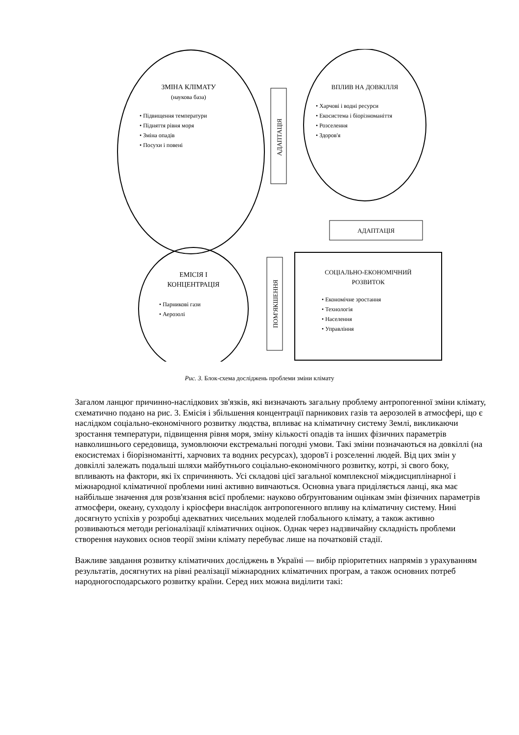АДАПТАЦІЯ
ПОМ'ЯКШЕННЯ
АДАПТАЦІЯ
ЗМІНА КЛІМАТУ
(наукова база)
• Підвищення температури
• Підняття рівня моря
• Зміна опадів
• Посухи і повені
ВПЛИВ НА ДОВКІЛЛЯ
• Харчові і водні ресурси
• Екосистема і біорізноманіття
• Розселення
• Здоров'я
ЕМІСІЯ І
КОНЦЕНТРАЦІЯ
• Парникові гази
• Аерозолі
СОЦІАЛЬНО-ЕКОНОМІЧНИЙ
РОЗВИТОК
• Економічне зростання
• Технологія
• Населення
• Управління
Рис. 3. Блок-схема досліджень проблеми зміни клімату
Загалом ланцюг причинно-наслідкових зв'язків, які визначають загальну проблему антропогенної зміни клімату, схематично подано на рис. 3. Емісія і збільшення концентрації парникових газів та аерозолей в атмосфері, що є наслідком соціально-економічного розвитку людства, впливає на кліматичну систему Землі, викликаючи зростання температури, підвищення рівня моря, зміну кількості опадів та інших фізичних параметрів навколишнього середовища, зумовлюючи екстремальні погодні умови. Такі зміни позначаються на довкіллі (на екосистемах і біорізноманітті, харчових та водних ресурсах), здоров'ї і розселенні людей. Від цих змін у довкіллі залежать подальші шляхи майбутнього соціально-економічного розвитку, котрі, зі свого боку, впливають на фактори, які їх спричиняють. Усі складові цієї загальної комплексної міждисциплінарної і міжнародної кліматичної проблеми нині активно вивчаються. Основна увага приділяється ланці, яка має найбільше значення для розв'язання всієї проблеми: науково обґрунтованим оцінкам змін фізичних параметрів атмосфери, океану, суходолу і кріосфери внаслідок антропогенного впливу на кліматичну систему. Нині досягнуто успіхів у розробці адекватних чисельних моделей глобального клімату, а також активно розвиваються методи регіоналізації кліматичних оцінок. Однак через надзвичайну складність проблеми створення наукових основ теорії зміни клімату перебуває лише на початковій стадії.
Важливе завдання розвитку кліматичних досліджень в Україні — вибір пріоритетних напрямів з урахуванням результатів, досягнутих на рівні реалізації міжнародних кліматичних програм, а також основних потреб народногосподарського розвитку країни. Серед них можна виділити такі: